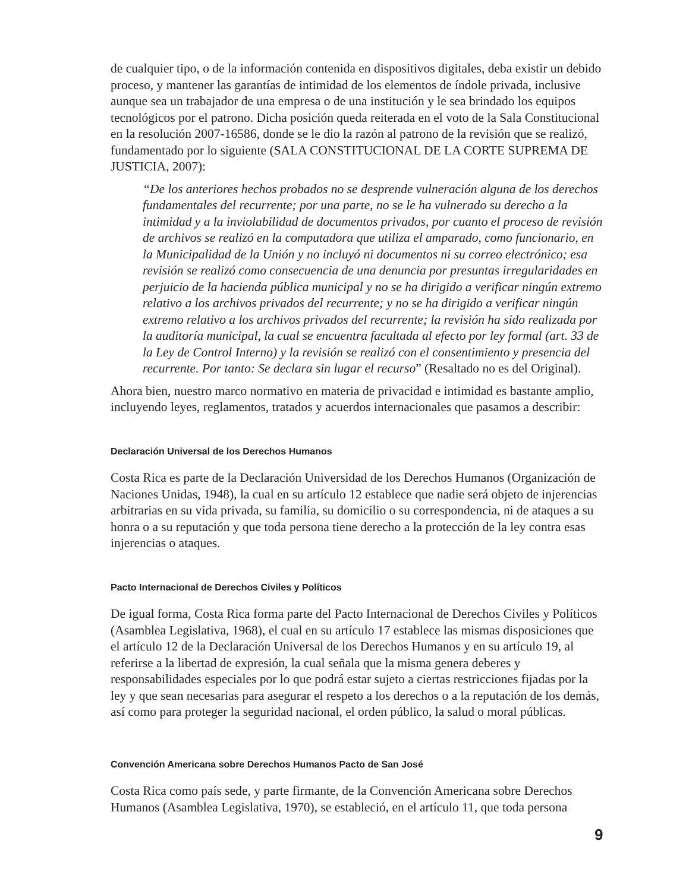de cualquier tipo, o de la información contenida en dispositivos digitales, deba existir un debido proceso, y mantener las garantías de intimidad de los elementos de índole privada, inclusive aunque sea un trabajador de una empresa o de una institución y le sea brindado los equipos tecnológicos por el patrono. Dicha posición queda reiterada en el voto de la Sala Constitucional en la resolución 2007-16586, donde se le dio la razón al patrono de la revisión que se realizó, fundamentado por lo siguiente (SALA CONSTITUCIONAL DE LA CORTE SUPREMA DE JUSTICIA, 2007):
“De los anteriores hechos probados no se desprende vulneración alguna de los derechos fundamentales del recurrente; por una parte, no se le ha vulnerado su derecho a la intimidad y a la inviolabilidad de documentos privados, por cuanto el proceso de revisión de archivos se realizó en la computadora que utiliza el amparado, como funcionario, en la Municipalidad de la Unión y no incluyó ni documentos ni su correo electrónico; esa revisión se realizó como consecuencia de una denuncia por presuntas irregularidades en perjuicio de la hacienda pública municipal y no se ha dirigido a verificar ningún extremo relativo a los archivos privados del recurrente; y no se ha dirigido a verificar ningún extremo relativo a los archivos privados del recurrente; la revisión ha sido realizada por la auditoría municipal, la cual se encuentra facultada al efecto por ley formal (art. 33 de la Ley de Control Interno) y la revisión se realizó con el consentimiento y presencia del recurrente. Por tanto: Se declara sin lugar el recurso” (Resaltado no es del Original).
Ahora bien, nuestro marco normativo en materia de privacidad e intimidad es bastante amplio, incluyendo leyes, reglamentos, tratados y acuerdos internacionales que pasamos a describir:
Declaración Universal de los Derechos Humanos
Costa Rica es parte de la Declaración Universidad de los Derechos Humanos (Organización de Naciones Unidas, 1948), la cual en su artículo 12 establece que nadie será objeto de injerencias arbitrarias en su vida privada, su familia, su domicilio o su correspondencia, ni de ataques a su honra o a su reputación y que toda persona tiene derecho a la protección de la ley contra esas injerencias o ataques.
Pacto Internacional de Derechos Civiles y Políticos
De igual forma, Costa Rica forma parte del Pacto Internacional de Derechos Civiles y Políticos (Asamblea Legislativa, 1968), el cual en su artículo 17 establece las mismas disposiciones que el artículo 12 de la Declaración Universal de los Derechos Humanos y en su artículo 19, al referirse a la libertad de expresión, la cual señala que la misma genera deberes y responsabilidades especiales por lo que podrá estar sujeto a ciertas restricciones fijadas por la ley y que sean necesarias para asegurar el respeto a los derechos o a la reputación de los demás, así como para proteger la seguridad nacional, el orden público, la salud o moral públicas.
Convención Americana sobre Derechos Humanos Pacto de San José
Costa Rica como país sede, y parte firmante, de la Convención Americana sobre Derechos Humanos (Asamblea Legislativa, 1970), se estableció, en el artículo 11, que toda persona
9